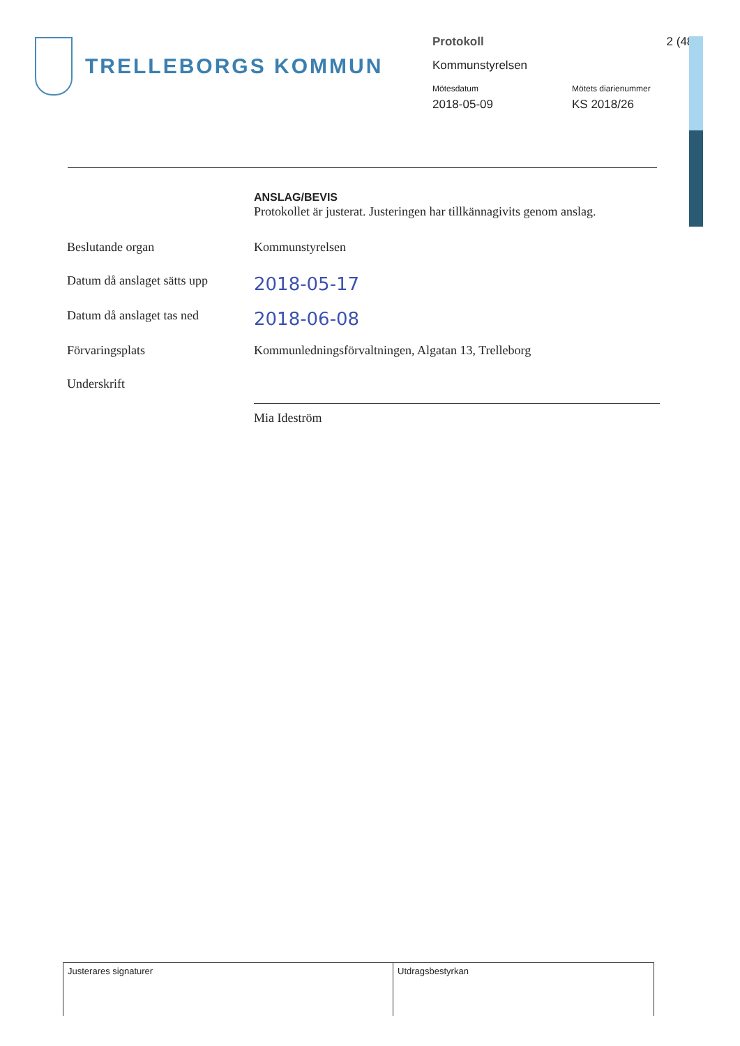TRELLEBORGS KOMMUN
Protokoll 2 (48)
Kommunstyrelsen
Mötesdatum Mötets diarienummer
2018-05-09 KS 2018/26
ANSLAG/BEVIS
Protokollet är justerat. Justeringen har tillkännagivits genom anslag.
| Beslutande organ | Kommunstyrelsen |
| Datum då anslaget sätts upp | 2018-05-17 |
| Datum då anslaget tas ned | 2018-06-08 |
| Förvaringsplats | Kommunledningsförvaltningen, Algatan 13, Trelleborg |
| Underskrift | |
| | Mia Ideström |
| Justerares signaturer | Utdragsbestyrkan |